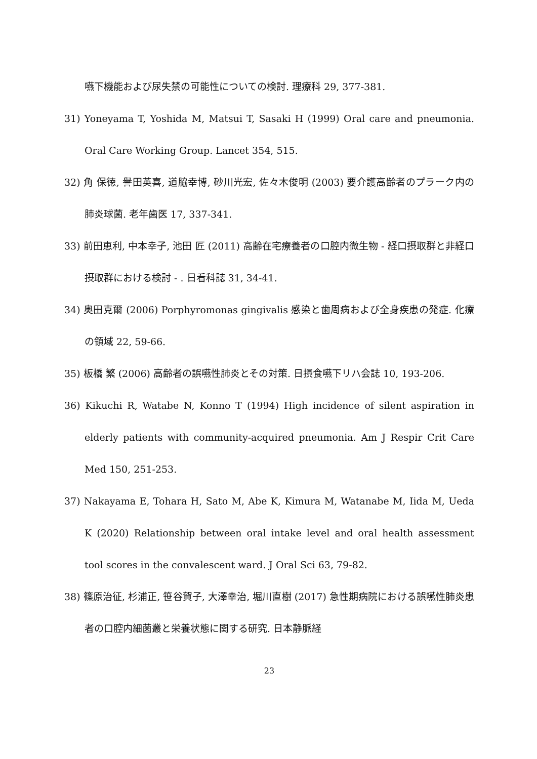嚥下機能および尿失禁の可能性についての検討. 理療科 29, 377-381.
31) Yoneyama T, Yoshida M, Matsui T, Sasaki H (1999) Oral care and pneumonia. Oral Care Working Group. Lancet 354, 515.
32) 角 保徳, 譽田英喜, 道脇幸博, 砂川光宏, 佐々木俊明 (2003) 要介護高齢者のプラーク内の肺炎球菌. 老年歯医 17, 337-341.
33) 前田恵利, 中本幸子, 池田 匠 (2011) 高齢在宅療養者の口腔内微生物 - 経口摂取群と非経口摂取群における検討 - . 日看科誌 31, 34-41.
34) 奥田克爾 (2006) Porphyromonas gingivalis 感染と歯周病および全身疾患の発症. 化療の領域 22, 59-66.
35) 板橋 繁 (2006) 高齢者の誤嚥性肺炎とその対策. 日摂食嚥下リハ会誌 10, 193-206.
36) Kikuchi R, Watabe N, Konno T (1994) High incidence of silent aspiration in elderly patients with community-acquired pneumonia. Am J Respir Crit Care Med 150, 251-253.
37) Nakayama E, Tohara H, Sato M, Abe K, Kimura M, Watanabe M, Iida M, Ueda K (2020) Relationship between oral intake level and oral health assessment tool scores in the convalescent ward. J Oral Sci 63, 79-82.
38) 篠原治征, 杉浦正, 笹谷賀子, 大澤幸治, 堀川直樹 (2017) 急性期病院における誤嚥性肺炎患者の口腔内細菌叢と栄養状態に関する研究. 日本静脈経
23